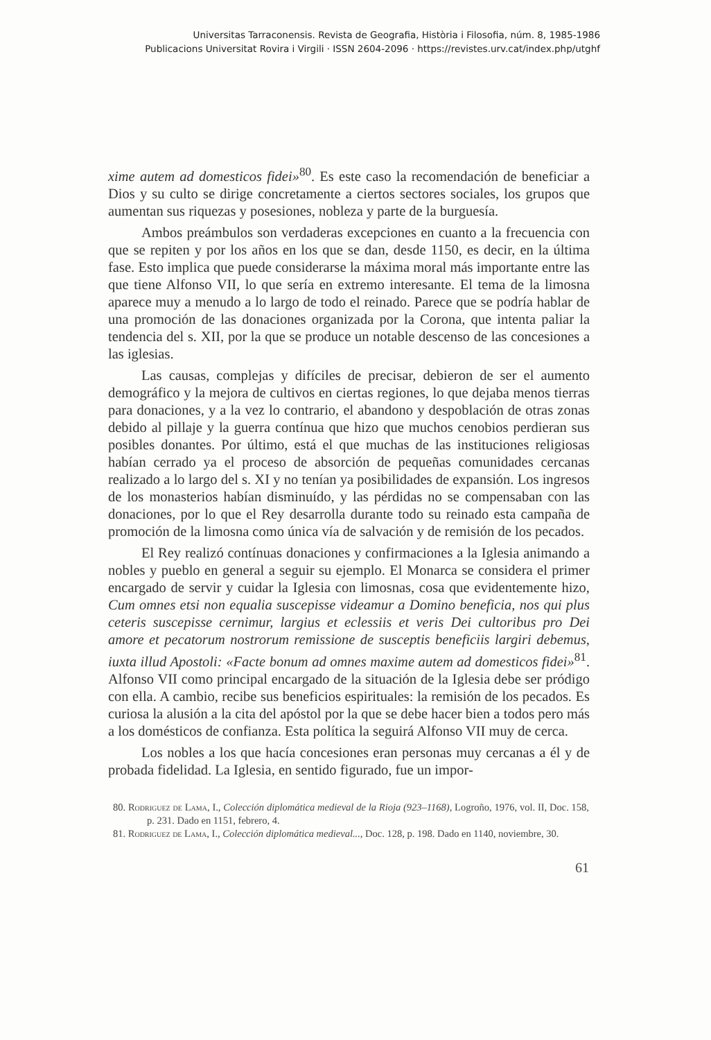Universitas Tarraconensis. Revista de Geografia, Història i Filosofia, núm. 8, 1985-1986
Publicacions Universitat Rovira i Virgili · ISSN 2604-2096 · https://revistes.urv.cat/index.php/utghf
xime autem ad domesticos fidei»<sup>80</sup>. Es este caso la recomendación de beneficiar a Dios y su culto se dirige concretamente a ciertos sectores sociales, los grupos que aumentan sus riquezas y posesiones, nobleza y parte de la burguesía.
Ambos preámbulos son verdaderas excepciones en cuanto a la frecuencia con que se repiten y por los años en los que se dan, desde 1150, es decir, en la última fase. Esto implica que puede considerarse la máxima moral más importante entre las que tiene Alfonso VII, lo que sería en extremo interesante. El tema de la limosna aparece muy a menudo a lo largo de todo el reinado. Parece que se podría hablar de una promoción de las donaciones organizada por la Corona, que intenta paliar la tendencia del s. XII, por la que se produce un notable descenso de las concesiones a las iglesias.
Las causas, complejas y difíciles de precisar, debieron de ser el aumento demográfico y la mejora de cultivos en ciertas regiones, lo que dejaba menos tierras para donaciones, y a la vez lo contrario, el abandono y despoblación de otras zonas debido al pillaje y la guerra contínua que hizo que muchos cenobios perdieran sus posibles donantes. Por último, está el que muchas de las instituciones religiosas habían cerrado ya el proceso de absorción de pequeñas comunidades cercanas realizado a lo largo del s. XI y no tenían ya posibilidades de expansión. Los ingresos de los monasterios habían disminuído, y las pérdidas no se compensaban con las donaciones, por lo que el Rey desarrolla durante todo su reinado esta campaña de promoción de la limosna como única vía de salvación y de remisión de los pecados.
El Rey realizó contínuas donaciones y confirmaciones a la Iglesia animando a nobles y pueblo en general a seguir su ejemplo. El Monarca se considera el primer encargado de servir y cuidar la Iglesia con limosnas, cosa que evidentemente hizo, Cum omnes etsi non equalia suscepisse videamur a Domino beneficia, nos qui plus ceteris suscepisse cernimur, largius et eclessiis et veris Dei cultoribus pro Dei amore et pecatorum nostrorum remissione de susceptis beneficiis largiri debemus, iuxta illud Apostoli: «Facte bonum ad omnes maxime autem ad domesticos fidei»<sup>81</sup>. Alfonso VII como principal encargado de la situación de la Iglesia debe ser pródigo con ella. A cambio, recibe sus beneficios espirituales: la remisión de los pecados. Es curiosa la alusión a la cita del apóstol por la que se debe hacer bien a todos pero más a los domésticos de confianza. Esta política la seguirá Alfonso VII muy de cerca.
Los nobles a los que hacía concesiones eran personas muy cercanas a él y de probada fidelidad. La Iglesia, en sentido figurado, fue un impor-
80. Rodriguez de Lama, I., Colección diplomática medieval de la Rioja (923–1168), Logroño, 1976, vol. II, Doc. 158, p. 231. Dado en 1151, febrero, 4.
81. Rodriguez de Lama, I., Colección diplomática medieval..., Doc. 128, p. 198. Dado en 1140, noviembre, 30.
61